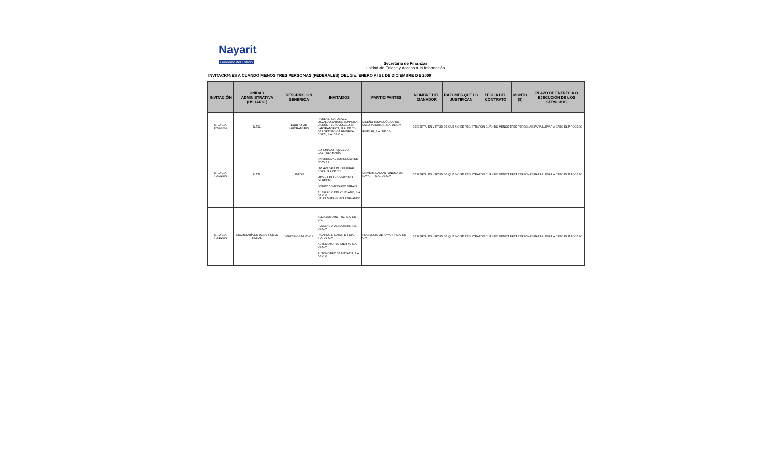Nayarit
Gobierno del Estado
Secretaria de Finanzas
Unidad de Enlace y Acceso a la Información
INVITACIONES A CUANDO MENOS TRES PERSONAS (FEDERALES) DEL 1ro. ENERO Al 31 DE DICIEMBRE DE 2009
| INVITACIÓN | UNIDAD ADMINISTRATIVA (USUARIO) | DESCRIPCION GENERICA | INVITADOS | PARTICIPANTES | NOMBRE DEL GANADOR | RAZONES QUE LO JUSTIFICAN | FECHA DEL CONTRATO | MONTO ($) | PLAZO DE ENTREGA O EJECUCIÓN DE LOS SERVICIOS |
| --- | --- | --- | --- | --- | --- | --- | --- | --- | --- |
| S.F.D.G.A. F059/2009 | U.T.C. | EQUIPO DE LABORATORIO | RIVELAB, S.A. DE C.V. OSVALDO ZARATE ESPINOSA DISEÑO TECNOLÓGICO EN LABORATORIOS, S.A. DE C.V. DE LORENZO OF AMERICA CORP., S.A. DE C.V. | DISEÑO TECNOLÓGICO EN LABORATORIOS, S.A. DE C.V. RIVELAB, S.A. DE C.V. | DESIERTA, EN VIRTUD DE QUE NO SE REGISTRARON CUANDO MENOS TRES PERSONAS PARA LLEVAR A CABO EL PROCESO | | | | |
| S.F.D.G.A. F060/2009 | U.T.N. | LIBROS | CORONADO ROBLEDO GABRIELA MARÍA UNIVERSIDAD AUTÓNOMA DE NAYARIT ORGANIZACIÓN CULTURAL CORA, S.A DE C.V. MEDINA FRANCO HÉCTOR GILBERTO GÓMEZ DOMÍNGUEZ EFRAÍN EL PALACIO DEL CUEVANO, S.A. DE C.V. URIAS DURAN LUIS FERNANDO | UNIVERSIDAD AUTÓNOMA DE NAYARIT, S.A. DE C.V. | DESIERTA, EN VIRTUD DE QUE NO SE REGISTRARON CUANDO MENOS TRES PERSONAS PARA LLEVAR A CABO EL PROCESO | | | | |
| S.F.D.G.A. F061/2009 | SECRETARÍA DE DESARROLLO RURAL | VEHÍCULOS NUEVOS | ALICA AUTOMOTRIZ, S.A. DE C.V. PLASENCIA DE NAYARIT, S.A. DE C.V. RICARDO L. GARATE Y CIA., S.A. DE C.V. AUTOMOTORES SIERRA, S.A. DE C.V. AUTOMOTRIZ DE NAYARIT, S.A. DE C.V. | PLASENCIA DE NAYARIT, S.A. DE C.V. | DESIERTA, EN VIRTUD DE QUE NO SE REGISTRARON CUANDO MENOS TRES PERSONAS PARA LLEVAR A CABO EL PROCESO | | | | |